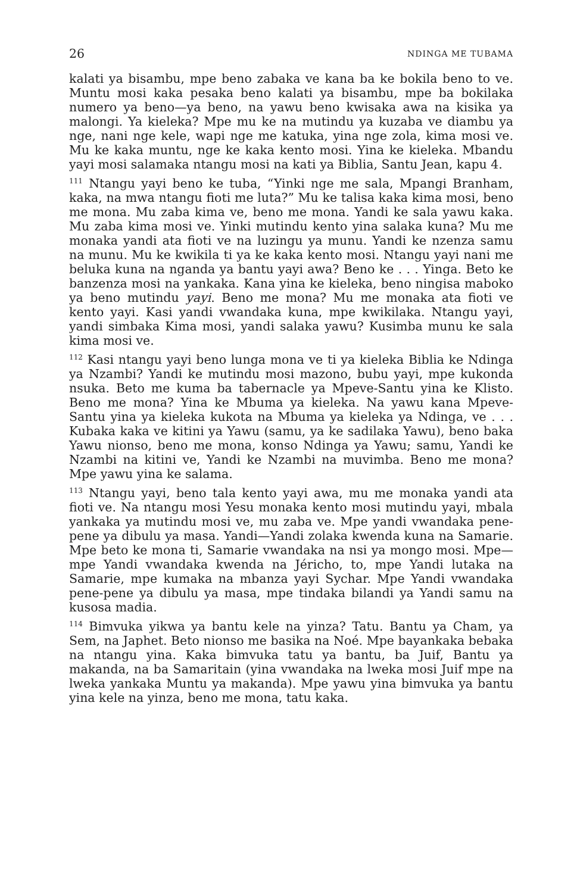26 NDINGA ME TUBAMA
kalati ya bisambu, mpe beno zabaka ve kana ba ke bokila beno to ve. Muntu mosi kaka pesaka beno kalati ya bisambu, mpe ba bokilaka numero ya beno—ya beno, na yawu beno kwisaka awa na kisika ya malongi. Ya kieleka? Mpe mu ke na mutindu ya kuzaba ve diambu ya nge, nani nge kele, wapi nge me katuka, yina nge zola, kima mosi ve. Mu ke kaka muntu, nge ke kaka kento mosi. Yina ke kieleka. Mbandu yayi mosi salamaka ntangu mosi na kati ya Biblia, Santu Jean, kapu 4.
<sup>111</sup> Ntangu yayi beno ke tuba, “Yinki nge me sala, Mpangi Branham, kaka, na mwa ntangu fioti me luta?” Mu ke talisa kaka kima mosi, beno me mona. Mu zaba kima ve, beno me mona. Yandi ke sala yawu kaka. Mu zaba kima mosi ve. Yinki mutindu kento yina salaka kuna? Mu me monaka yandi ata fioti ve na luzingu ya munu. Yandi ke nzenza samu na munu. Mu ke kwikila ti ya ke kaka kento mosi. Ntangu yayi nani me beluka kuna na nganda ya bantu yayi awa? Beno ke . . . Yinga. Beto ke banzenza mosi na yankaka. Kana yina ke kieleka, beno ningisa maboko ya beno mutindu yayi. Beno me mona? Mu me monaka ata fioti ve kento yayi. Kasi yandi vwandaka kuna, mpe kwikilaka. Ntangu yayi, yandi simbaka Kima mosi, yandi salaka yawu? Kusimba munu ke sala kima mosi ve.
<sup>112</sup> Kasi ntangu yayi beno lunga mona ve ti ya kieleka Biblia ke Ndinga ya Nzambi? Yandi ke mutindu mosi mazono, bubu yayi, mpe kukonda nsuka. Beto me kuma ba tabernacle ya Mpeve-Santu yina ke Klisto. Beno me mona? Yina ke Mbuma ya kieleka. Na yawu kana Mpeve-Santu yina ya kieleka kukota na Mbuma ya kieleka ya Ndinga, ve . . . Kubaka kaka ve kitini ya Yawu (samu, ya ke sadilaka Yawu), beno baka Yawu nionso, beno me mona, konso Ndinga ya Yawu; samu, Yandi ke Nzambi na kitini ve, Yandi ke Nzambi na muvimba. Beno me mona? Mpe yawu yina ke salama.
<sup>113</sup> Ntangu yayi, beno tala kento yayi awa, mu me monaka yandi ata fioti ve. Na ntangu mosi Yesu monaka kento mosi mutindu yayi, mbala yankaka ya mutindu mosi ve, mu zaba ve. Mpe yandi vwandaka pene-pene ya dibulu ya masa. Yandi—Yandi zolaka kwenda kuna na Samarie. Mpe beto ke mona ti, Samarie vwandaka na nsi ya mongo mosi. Mpe—mpe Yandi vwandaka kwenda na Jéricho, to, mpe Yandi lutaka na Samarie, mpe kumaka na mbanza yayi Sychar. Mpe Yandi vwandaka pene-pene ya dibulu ya masa, mpe tindaka bilandi ya Yandi samu na kusosa madia.
<sup>114</sup> Bimvuka yikwa ya bantu kele na yinza? Tatu. Bantu ya Cham, ya Sem, na Japhet. Beto nionso me basika na Noé. Mpe bayankaka bebaka na ntangu yina. Kaka bimvuka tatu ya bantu, ba Juif, Bantu ya makanda, na ba Samaritain (yina vwandaka na lweka mosi Juif mpe na lweka yankaka Muntu ya makanda). Mpe yawu yina bimvuka ya bantu yina kele na yinza, beno me mona, tatu kaka.